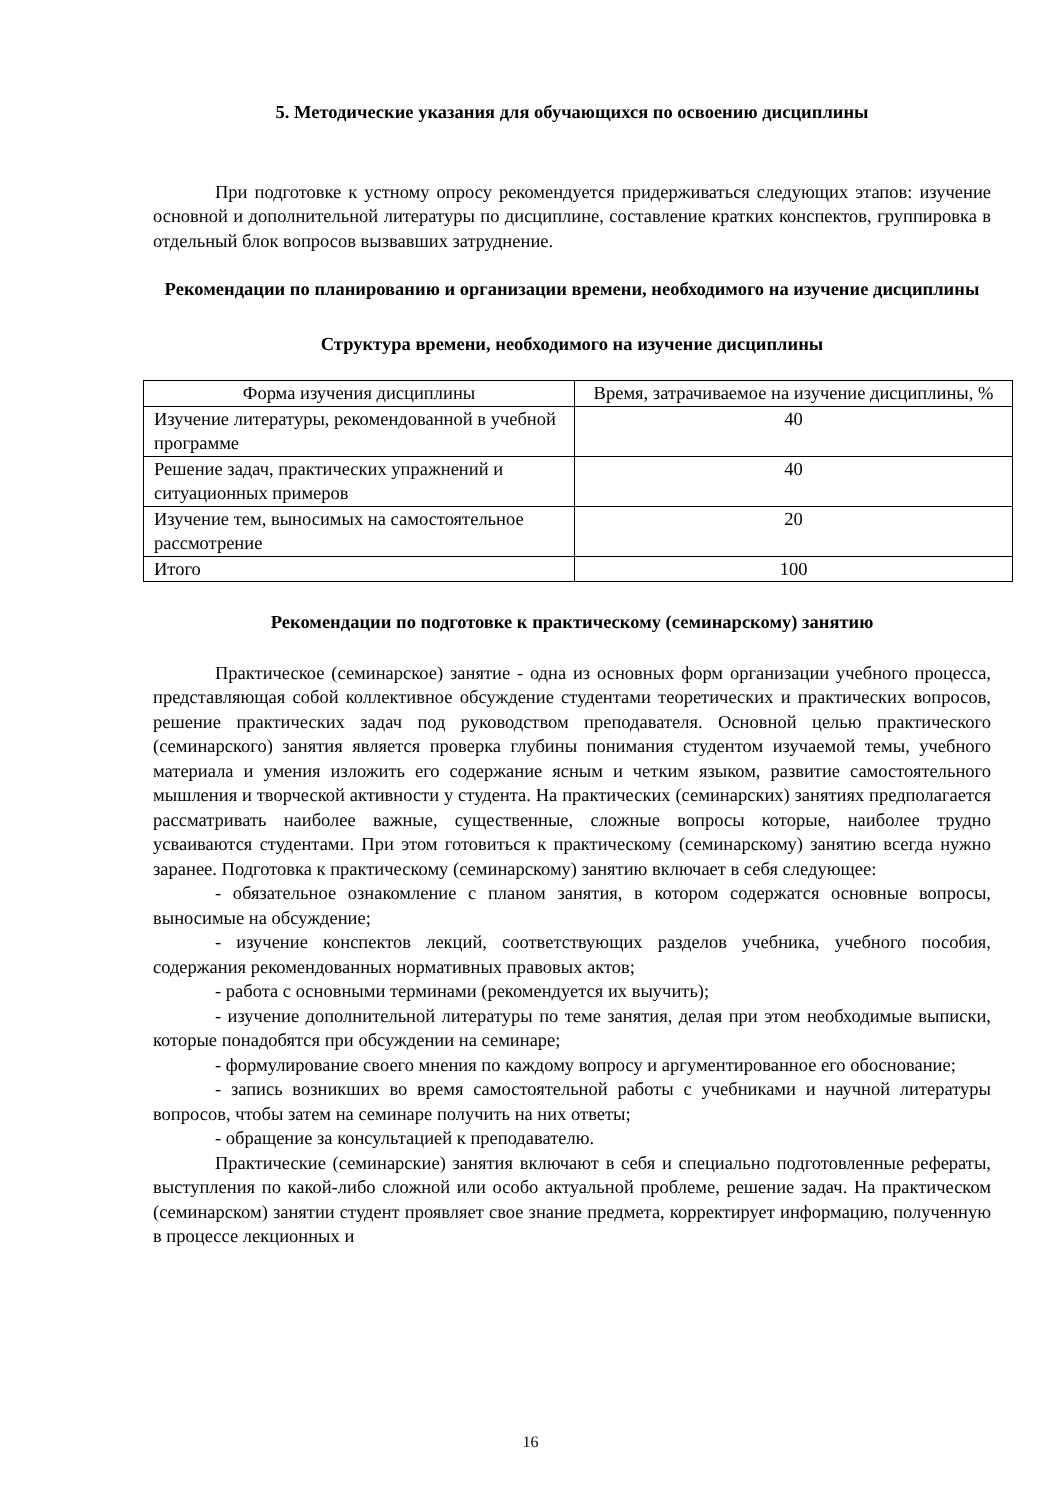5. Методические указания для обучающихся по освоению дисциплины
При подготовке к устному опросу рекомендуется придерживаться следующих этапов: изучение основной и дополнительной литературы по дисциплине, составление кратких конспектов, группировка в отдельный блок вопросов вызвавших затруднение.
Рекомендации по планированию и организации времени, необходимого на изучение дисциплины
Структура времени, необходимого на изучение дисциплины
| Форма изучения дисциплины | Время, затрачиваемое на изучение дисциплины, % |
| --- | --- |
| Изучение литературы, рекомендованной в учебной программе | 40 |
| Решение задач, практических упражнений и ситуационных примеров | 40 |
| Изучение тем, выносимых на самостоятельное рассмотрение | 20 |
| Итого | 100 |
Рекомендации по подготовке к практическому (семинарскому) занятию
Практическое (семинарское) занятие - одна из основных форм организации учебного процесса, представляющая собой коллективное обсуждение студентами теоретических и практических вопросов, решение практических задач под руководством преподавателя. Основной целью практического (семинарского) занятия является проверка глубины понимания студентом изучаемой темы, учебного материала и умения изложить его содержание ясным и четким языком, развитие самостоятельного мышления и творческой активности у студента. На практических (семинарских) занятиях предполагается рассматривать наиболее важные, существенные, сложные вопросы которые, наиболее трудно усваиваются студентами. При этом готовиться к практическому (семинарскому) занятию всегда нужно заранее. Подготовка к практическому (семинарскому) занятию включает в себя следующее:
- обязательное ознакомление с планом занятия, в котором содержатся основные вопросы, выносимые на обсуждение;
- изучение конспектов лекций, соответствующих разделов учебника, учебного пособия, содержания рекомендованных нормативных правовых актов;
- работа с основными терминами (рекомендуется их выучить);
- изучение дополнительной литературы по теме занятия, делая при этом необходимые выписки, которые понадобятся при обсуждении на семинаре;
- формулирование своего мнения по каждому вопросу и аргументированное его обоснование;
- запись возникших во время самостоятельной работы с учебниками и научной литературы вопросов, чтобы затем на семинаре получить на них ответы;
- обращение за консультацией к преподавателю.
Практические (семинарские) занятия включают в себя и специально подготовленные рефераты, выступления по какой-либо сложной или особо актуальной проблеме, решение задач. На практическом (семинарском) занятии студент проявляет свое знание предмета, корректирует информацию, полученную в процессе лекционных и
16